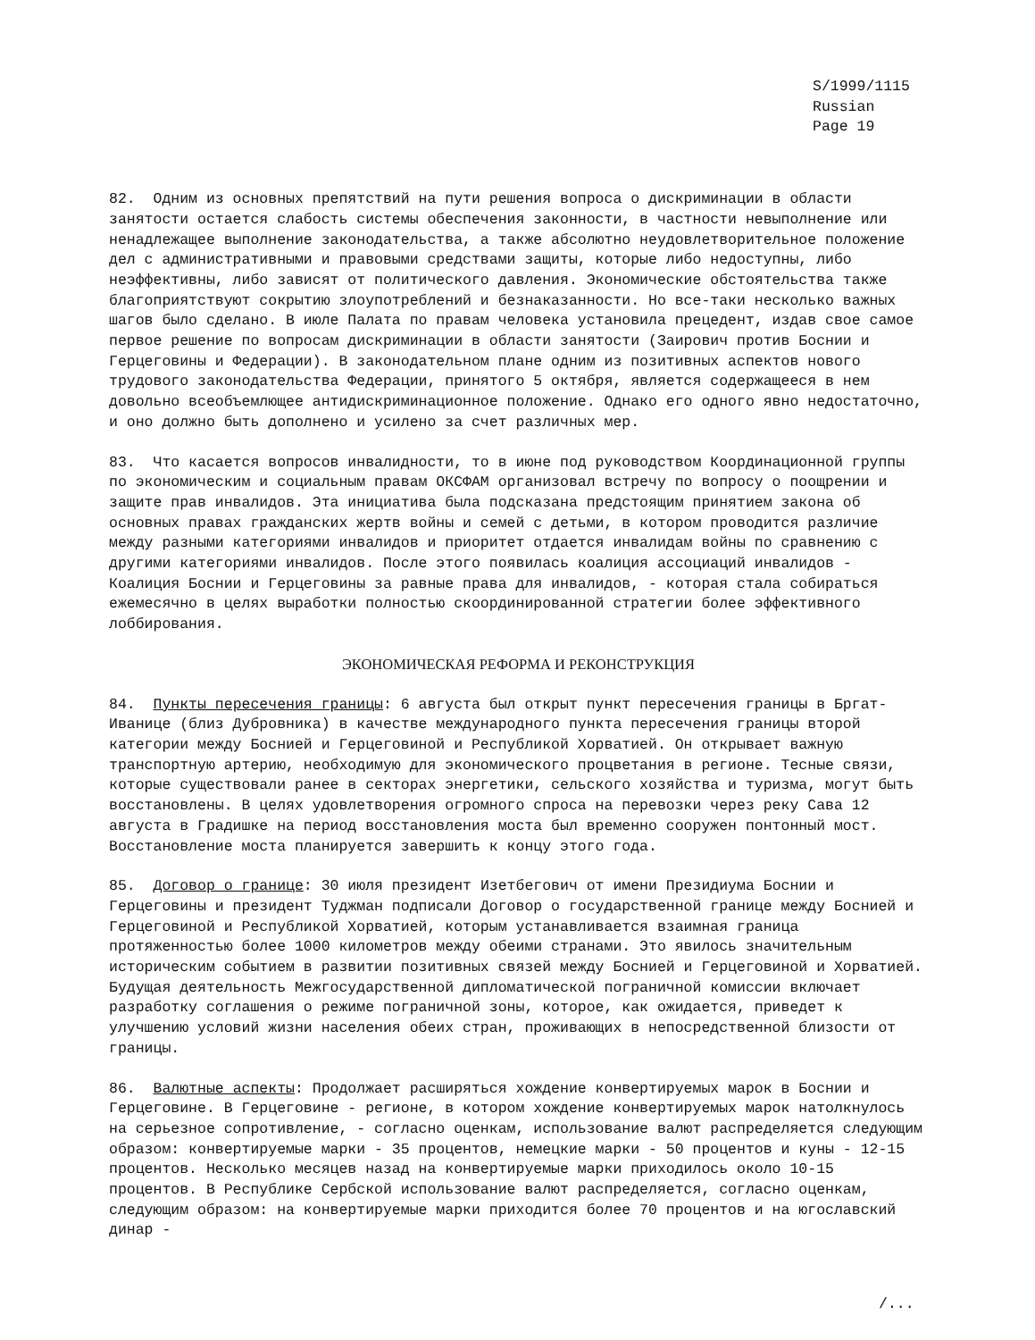S/1999/1115
Russian
Page 19
82. Одним из основных препятствий на пути решения вопроса о дискриминации в области занятости остается слабость системы обеспечения законности, в частности невыполнение или ненадлежащее выполнение законодательства, а также абсолютно неудовлетворительное положение дел с административными и правовыми средствами защиты, которые либо недоступны, либо неэффективны, либо зависят от политического давления. Экономические обстоятельства также благоприятствуют сокрытию злоупотреблений и безнаказанности. Но все-таки несколько важных шагов было сделано. В июле Палата по правам человека установила прецедент, издав свое самое первое решение по вопросам дискриминации в области занятости (Заирович против Боснии и Герцеговины и Федерации). В законодательном плане одним из позитивных аспектов нового трудового законодательства Федерации, принятого 5 октября, является содержащееся в нем довольно всеобъемлющее антидискриминационное положение. Однако его одного явно недостаточно, и оно должно быть дополнено и усилено за счет различных мер.
83. Что касается вопросов инвалидности, то в июне под руководством Координационной группы по экономическим и социальным правам ОКСФАМ организовал встречу по вопросу о поощрении и защите прав инвалидов. Эта инициатива была подсказана предстоящим принятием закона об основных правах гражданских жертв войны и семей с детьми, в котором проводится различие между разными категориями инвалидов и приоритет отдается инвалидам войны по сравнению с другими категориями инвалидов. После этого появилась коалиция ассоциаций инвалидов - Коалиция Боснии и Герцеговины за равные права для инвалидов, - которая стала собираться ежемесячно в целях выработки полностью скоординированной стратегии более эффективного лоббирования.
ЭКОНОМИЧЕСКАЯ РЕФОРМА И РЕКОНСТРУКЦИЯ
84. Пункты пересечения границы: 6 августа был открыт пункт пересечения границы в Бргат-Иванице (близ Дубровника) в качестве международного пункта пересечения границы второй категории между Боснией и Герцеговиной и Республикой Хорватией. Он открывает важную транспортную артерию, необходимую для экономического процветания в регионе. Тесные связи, которые существовали ранее в секторах энергетики, сельского хозяйства и туризма, могут быть восстановлены. В целях удовлетворения огромного спроса на перевозки через реку Сава 12 августа в Градишке на период восстановления моста был временно сооружен понтонный мост. Восстановление моста планируется завершить к концу этого года.
85. Договор о границе: 30 июля президент Изетбегович от имени Президиума Боснии и Герцеговины и президент Туджман подписали Договор о государственной границе между Боснией и Герцеговиной и Республикой Хорватией, которым устанавливается взаимная граница протяженностью более 1000 километров между обеими странами. Это явилось значительным историческим событием в развитии позитивных связей между Боснией и Герцеговиной и Хорватией. Будущая деятельность Межгосударственной дипломатической пограничной комиссии включает разработку соглашения о режиме пограничной зоны, которое, как ожидается, приведет к улучшению условий жизни населения обеих стран, проживающих в непосредственной близости от границы.
86. Валютные аспекты: Продолжает расширяться хождение конвертируемых марок в Боснии и Герцеговине. В Герцеговине - регионе, в котором хождение конвертируемых марок натолкнулось на серьезное сопротивление, - согласно оценкам, использование валют распределяется следующим образом: конвертируемые марки - 35 процентов, немецкие марки - 50 процентов и куны - 12-15 процентов. Несколько месяцев назад на конвертируемые марки приходилось около 10-15 процентов. В Республике Сербской использование валют распределяется, согласно оценкам, следующим образом: на конвертируемые марки приходится более 70 процентов и на югославский динар -
/...